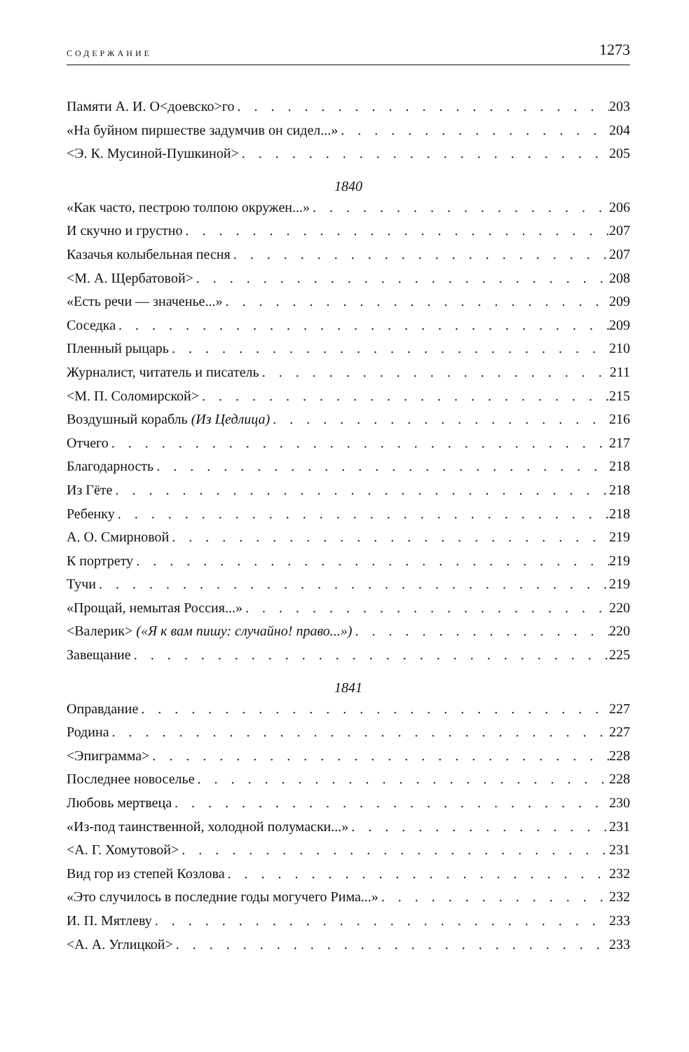СОДЕРЖАНИЕ 1273
Памяти А. И. О<доевско>го 203
«На буйном пиршестве задумчив он сидел...» 204
<Э. К. Мусиной-Пушкиной> 205
1840
«Как часто, пестрою толпою окружен...» 206
И скучно и грустно 207
Казачья колыбельная песня 207
<М. А. Щербатовой> 208
«Есть речи — значенье...» 209
Соседка 209
Пленный рыцарь 210
Журналист, читатель и писатель 211
<М. П. Соломирской> 215
Воздушный корабль (Из Цедлица) 216
Отчего 217
Благодарность 218
Из Гёте 218
Ребенку 218
А. О. Смирновой 219
К портрету 219
Тучи 219
«Прощай, немытая Россия...» 220
<Валерик> («Я к вам пишу: случайно! право...») 220
Завещание 225
1841
Оправдание 227
Родина 227
<Эпиграмма> 228
Последнее новоселье 228
Любовь мертвеца 230
«Из-под таинственной, холодной полумаски...» 231
<А. Г. Хомутовой> 231
Вид гор из степей Козлова 232
«Это случилось в последние годы могучего Рима...» 232
И. П. Мятлеву 233
<А. А. Углицкой> 233